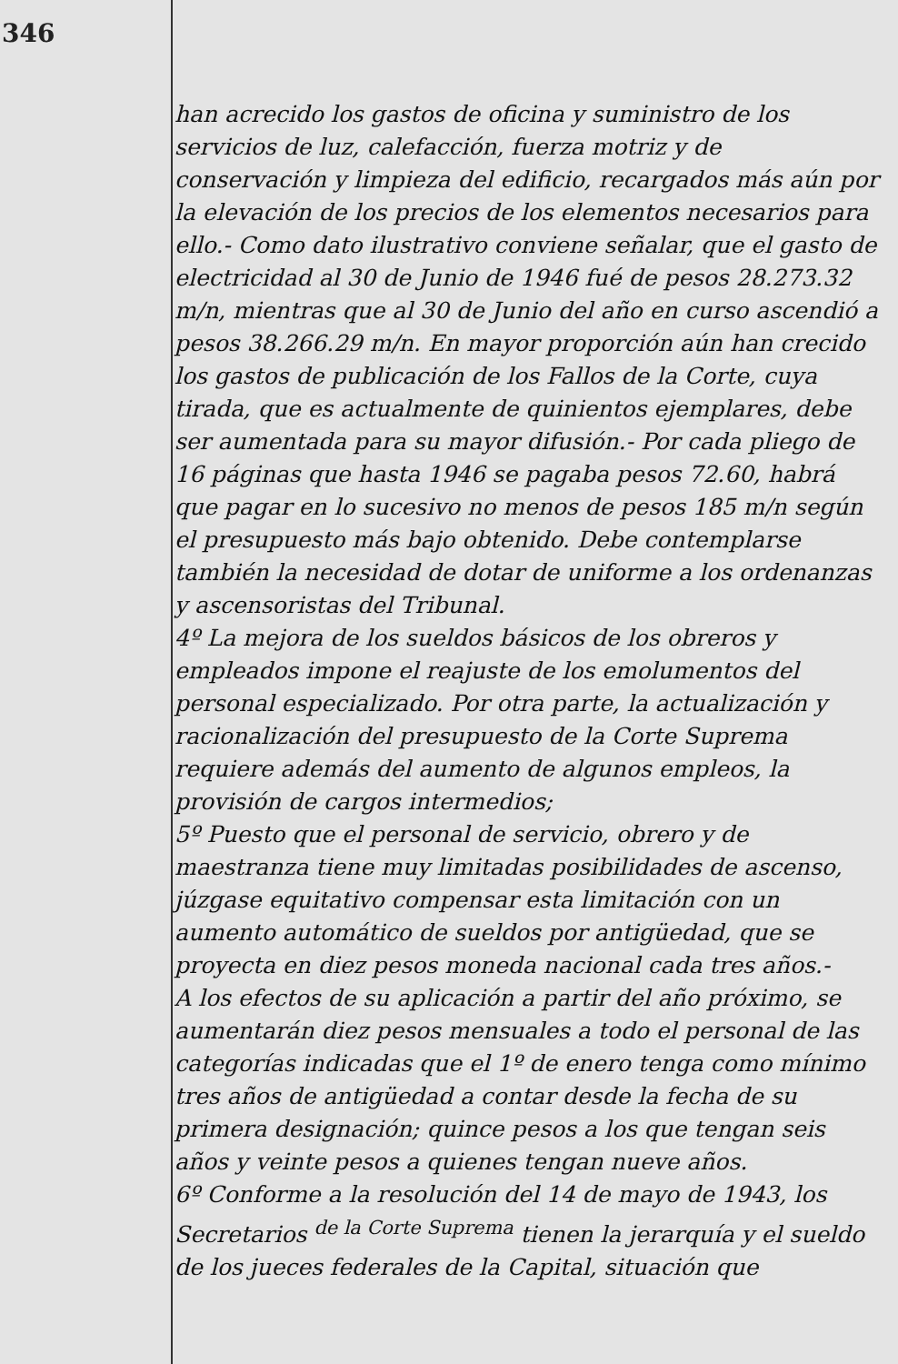346
han acrecido los gastos de oficina y suministro de los servicios de luz, calefacción, fuerza motriz y de conservación y limpieza del edificio, recargados más aún por la elevación de los precios de los elementos necesarios para ello.- Como dato ilustrativo conviene señalar, que el gasto de electricidad al 30 de Junio de 1946 fué de pesos 28.273.32 m/n, mientras que al 30 de Junio del año en curso ascendió a pesos 38.266.29 m/n. En mayor proporción aún han crecido los gastos de publicación de los Fallos de la Corte, cuya tirada, que es actualmente de quinientos ejemplares, debe ser aumentada para su mayor difusión.- Por cada pliego de 16 páginas que hasta 1946 se pagaba pesos 72.60, habrá que pagar en lo sucesivo no menos de pesos 185 m/n según el presupuesto más bajo obtenido. Debe contemplarse también la necesidad de dotar de uniforme a los ordenanzas y ascensoristas del Tribunal.
4º La mejora de los sueldos básicos de los obreros y empleados impone el reajuste de los emolumentos del personal especializado. Por otra parte, la actualización y racionalización del presupuesto de la Corte Suprema requiere además del aumento de algunos empleos, la provisión de cargos intermedios;
5º Puesto que el personal de servicio, obrero y de maestranza tiene muy limitadas posibilidades de ascenso, júzgase equitativo compensar esta limitación con un aumento automático de sueldos por antigüedad, que se proyecta en diez pesos moneda nacional cada tres años.-
A los efectos de su aplicación a partir del año próximo, se aumentarán diez pesos mensuales a todo el personal de las categorías indicadas que el 1º de enero tenga como mínimo tres años de antigüedad a contar desde la fecha de su primera designación; quince pesos a los que tengan seis años y veinte pesos a quienes tengan nueve años.
6º Conforme a la resolución del 14 de mayo de 1943, los Secretarios <sup>de la Corte Suprema</sup> tienen la jerarquía y el sueldo de los jueces federales de la Capital, situación que